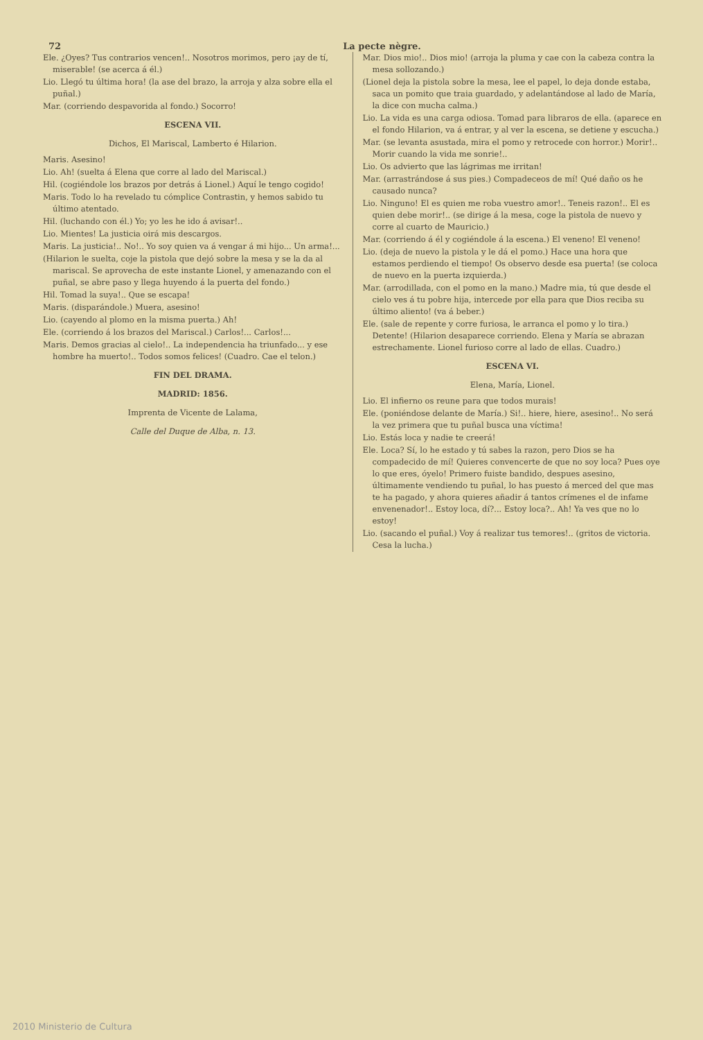72 La pecte nègre.
Ele. ¿Oyes? Tus contrarios vencen!.. Nosotros morimos, pero ¡ay de tí, miserable! (se acerca á él.)
Lio. Llegó tu última hora! (la ase del brazo, la arroja y alza sobre ella el puñal.)
Mar. (corriendo despavorida al fondo.) Socorro!
ESCENA VII.
Dichos, El Mariscal, Lamberto é Hilarion.
Maris. Asesino!
Lio. Ah! (suelta á Elena que corre al lado del Mariscal.)
Hil. (cogiéndole los brazos por detrás á Lionel.) Aquí le tengo cogido!
Maris. Todo lo ha revelado tu cómplice Contrastin, y hemos sabido tu último atentado.
Hil. (luchando con él.) Yo; yo les he ido á avisar!..
Lio. Mientes! La justicia oirá mis descargos.
Maris. La justicia!.. No!.. Yo soy quien va á vengar á mi hijo... Un arma!...
(Hilarion le suelta, coje la pistola que dejó sobre la mesa y se la da al mariscal. Se aprovecha de este instante Lionel, y amenazando con el puñal, se abre paso y llega huyendo á la puerta del fondo.)
Hil. Tomad la suya!.. Que se escapa!
Maris. (disparándole.) Muera, asesino!
Lio. (cayendo al plomo en la misma puerta.) Ah!
Ele. (corriendo á los brazos del Mariscal.) Carlos!... Carlos!...
Maris. Demos gracias al cielo!.. La independencia ha triunfado... y ese hombre ha muerto!.. Todos somos felices! (Cuadro. Cae el telon.)
FIN DEL DRAMA.
MADRID: 1856.
Imprenta de Vicente de Lalama,
Calle del Duque de Alba, n. 13.
Mar. Dios mio!.. Dios mio! (arroja la pluma y cae con la cabeza contra la mesa sollozando.)
(Lionel deja la pistola sobre la mesa, lee el papel, lo deja donde estaba, saca un pomito que traia guardado, y adelantándose al lado de María, la dice con mucha calma.)
Lio. La vida es una carga odiosa. Tomad para libraros de ella. (aparece en el fondo Hilarion, va á entrar, y al ver la escena, se detiene y escucha.)
Mar. (se levanta asustada, mira el pomo y retrocede con horror.) Morir!.. Morir cuando la vida me sonrie!..
Lio. Os advierto que las lágrimas me irritan!
Mar. (arrastrándose á sus pies.) Compadeceos de mí! Qué daño os he causado nunca?
Lio. Ninguno! El es quien me roba vuestro amor!.. Teneis razon!.. El es quien debe morir!.. (se dirige á la mesa, coge la pistola de nuevo y corre al cuarto de Mauricio.)
Mar. (corriendo á él y cogiéndole á la escena.) El veneno! El veneno!
Lio. (deja de nuevo la pistola y le dá el pomo.) Hace una hora que estamos perdiendo el tiempo! Os observo desde esa puerta! (se coloca de nuevo en la puerta izquierda.)
Mar. (arrodillada, con el pomo en la mano.) Madre mia, tú que desde el cielo ves á tu pobre hija, intercede por ella para que Dios reciba su último aliento! (va á beber.)
Ele. (sale de repente y corre furiosa, le arranca el pomo y lo tira.) Detente! (Hilarion desaparece corriendo. Elena y María se abrazan estrechamente. Lionel furioso corre al lado de ellas. Cuadro.)
ESCENA VI.
Elena, María, Lionel.
Lio. El infierno os reune para que todos murais!
Ele. (poniéndose delante de María.) Si!.. hiere, hiere, asesino!.. No será la vez primera que tu puñal busca una víctima!
Lio. Estás loca y nadie te creerá!
Ele. Loca? Sí, lo he estado y tú sabes la razon, pero Dios se ha compadecido de mí! Quieres convencerte de que no soy loca? Pues oye lo que eres, óyelo! Primero fuiste bandido, despues asesino, últimamente vendiendo tu puñal, lo has puesto á merced del que mas te ha pagado, y ahora quieres añadir á tantos crímenes el de infame envenenador!.. Estoy loca, dí?... Estoy loca?.. Ah! Ya ves que no lo estoy!
Lio. (sacando el puñal.) Voy á realizar tus temores!.. (gritos de victoria. Cesa la lucha.)
2010 Ministerio de Cultura